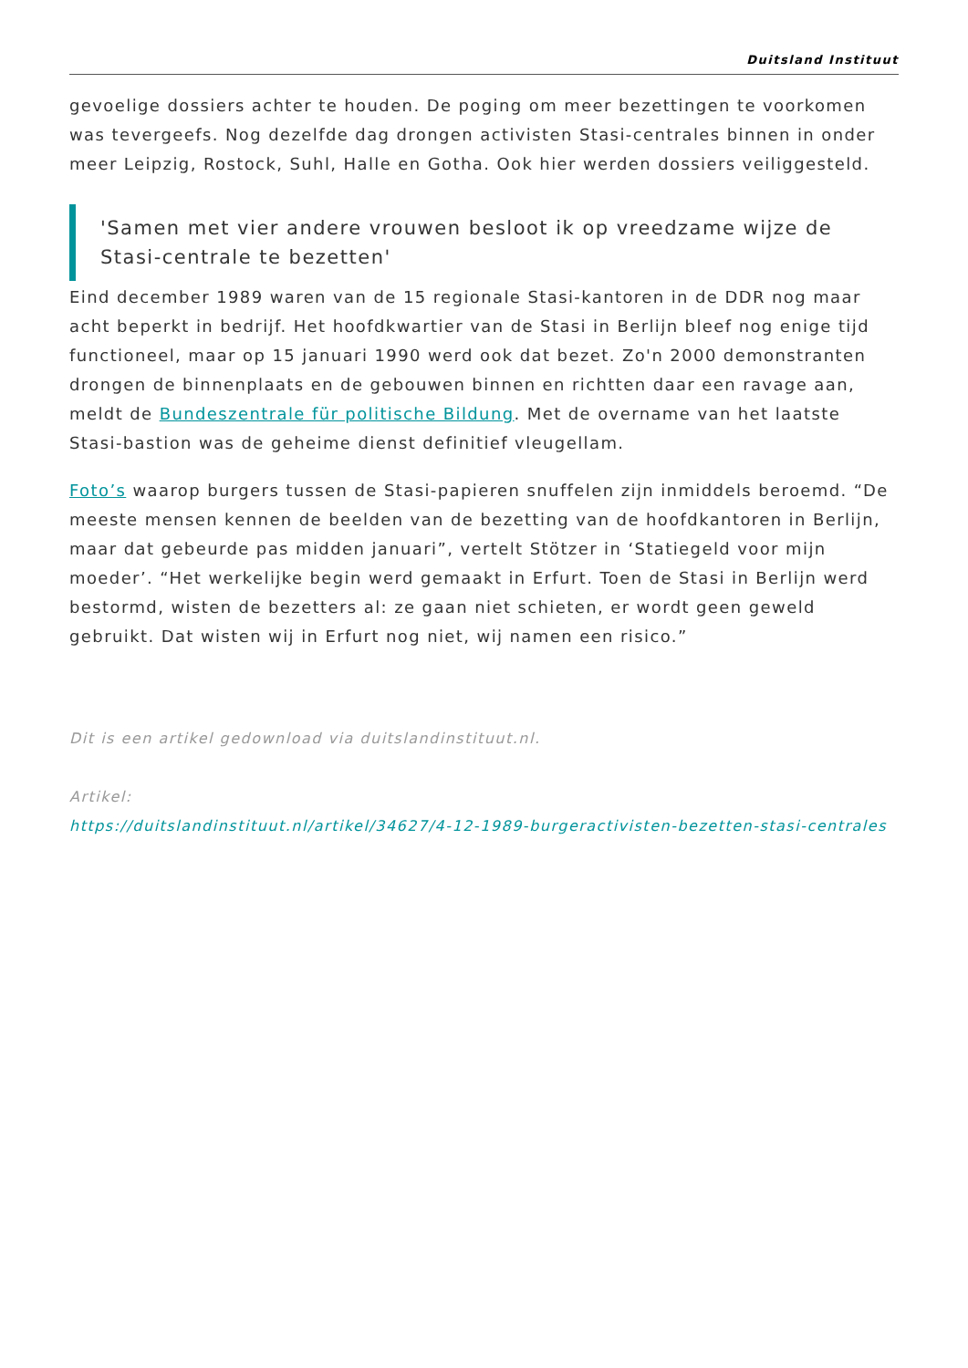Duitsland Instituut
gevoelige dossiers achter te houden. De poging om meer bezettingen te voorkomen was tevergeefs. Nog dezelfde dag drongen activisten Stasi-centrales binnen in onder meer Leipzig, Rostock, Suhl, Halle en Gotha. Ook hier werden dossiers veiliggesteld.
'Samen met vier andere vrouwen besloot ik op vreedzame wijze de Stasi-centrale te bezetten'
Eind december 1989 waren van de 15 regionale Stasi-kantoren in de DDR nog maar acht beperkt in bedrijf. Het hoofdkwartier van de Stasi in Berlijn bleef nog enige tijd functioneel, maar op 15 januari 1990 werd ook dat bezet. Zo'n 2000 demonstranten drongen de binnenplaats en de gebouwen binnen en richtten daar een ravage aan, meldt de Bundeszentrale für politische Bildung. Met de overname van het laatste Stasi-bastion was de geheime dienst definitief vleugellam.
Foto’s waarop burgers tussen de Stasi-papieren snuffelen zijn inmiddels beroemd. “De meeste mensen kennen de beelden van de bezetting van de hoofdkantoren in Berlijn, maar dat gebeurde pas midden januari”, vertelt Stötzer in ‘Statiegeld voor mijn moeder’. “Het werkelijke begin werd gemaakt in Erfurt. Toen de Stasi in Berlijn werd bestormd, wisten de bezetters al: ze gaan niet schieten, er wordt geen geweld gebruikt. Dat wisten wij in Erfurt nog niet, wij namen een risico.”
Dit is een artikel gedownload via duitslandinstituut.nl.
Artikel:
https://duitslandinstituut.nl/artikel/34627/4-12-1989-burgeractivisten-bezetten-stasi-centrales